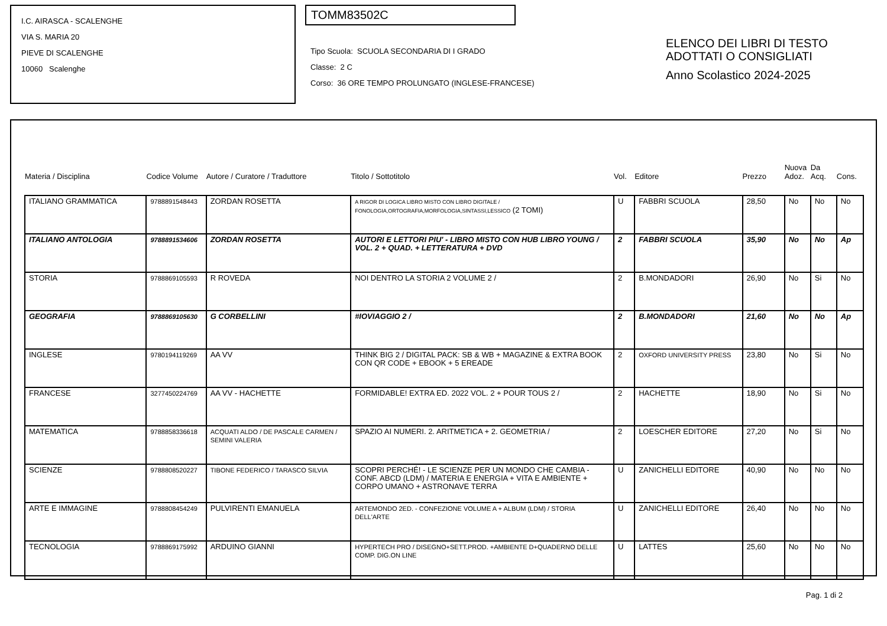I.C. AIRASCA - SCALENGHE
VIA S. MARIA 20
PIEVE DI SCALENGHE
10060 Scalenghe
TOMM83502C
Tipo Scuola: SCUOLA SECONDARIA DI I GRADO
Classe: 2 C
Corso: 36 ORE TEMPO PROLUNGATO (INGLESE-FRANCESE)
ELENCO DEI LIBRI DI TESTO
ADOTTATI O CONSIGLIATI
Anno Scolastico 2024-2025
| Materia / Disciplina | Codice Volume | Autore / Curatore / Traduttore | Titolo / Sottotitolo | Vol. | Editore | Prezzo | Nuova Adoz. | Da Acq. | Cons. |
| --- | --- | --- | --- | --- | --- | --- | --- | --- | --- |
| ITALIANO GRAMMATICA | 9788891548443 | ZORDAN ROSETTA | A RIGOR DI LOGICA LIBRO MISTO CON LIBRO DIGITALE / FONOLOGIA,ORTOGRAFIA,MORFOLOGIA,SINTASSI,LESSICO (2 TOMI) | U | FABBRI SCUOLA | 28,50 | No | No | No |
| ITALIANO ANTOLOGIA | 9788891534606 | ZORDAN ROSETTA | AUTORI E LETTORI PIU' - LIBRO MISTO CON HUB LIBRO YOUNG / VOL. 2 + QUAD. + LETTERATURA + DVD | 2 | FABBRI SCUOLA | 35,90 | No | No | Ap |
| STORIA | 9788869105593 | R ROVEDA | NOI DENTRO LA STORIA 2 VOLUME 2 / | 2 | B.MONDADORI | 26,90 | No | Si | No |
| GEOGRAFIA | 9788869105630 | G CORBELLINI | #IOVIAGGIO 2 / | 2 | B.MONDADORI | 21,60 | No | No | Ap |
| INGLESE | 9780194119269 | AA VV | THINK BIG 2 / DIGITAL PACK: SB & WB + MAGAZINE & EXTRA BOOK CON QR CODE + EBOOK + 5 EREADE | 2 | OXFORD UNIVERSITY PRESS | 23,80 | No | Si | No |
| FRANCESE | 3277450224769 | AA VV - HACHETTE | FORMIDABLE! EXTRA ED. 2022 VOL. 2 + POUR TOUS 2 / | 2 | HACHETTE | 18,90 | No | Si | No |
| MATEMATICA | 9788858336618 | ACQUATI ALDO / DE PASCALE CARMEN / SEMINI VALERIA | SPAZIO AI NUMERI. 2. ARITMETICA + 2. GEOMETRIA / | 2 | LOESCHER EDITORE | 27,20 | No | Si | No |
| SCIENZE | 9788808520227 | TIBONE FEDERICO / TARASCO SILVIA | SCOPRI PERCHÉ! - LE SCIENZE PER UN MONDO CHE CAMBIA - CONF. ABCD (LDM) / MATERIA E ENERGIA + VITA E AMBIENTE + CORPO UMANO + ASTRONAVE TERRA | U | ZANICHELLI EDITORE | 40,90 | No | No | No |
| ARTE E IMMAGINE | 9788808454249 | PULVIRENTI EMANUELA | ARTEMONDO 2ED. - CONFEZIONE VOLUME A + ALBUM (LDM) / STORIA DELL'ARTE | U | ZANICHELLI EDITORE | 26,40 | No | No | No |
| TECNOLOGIA | 9788869175992 | ARDUINO GIANNI | HYPERTECH PRO / DISEGNO+SETT.PROD. +AMBIENTE D+QUADERNO DELLE COMP. DIG.ON LINE | U | LATTES | 25,60 | No | No | No |
Pag. 1 di 2